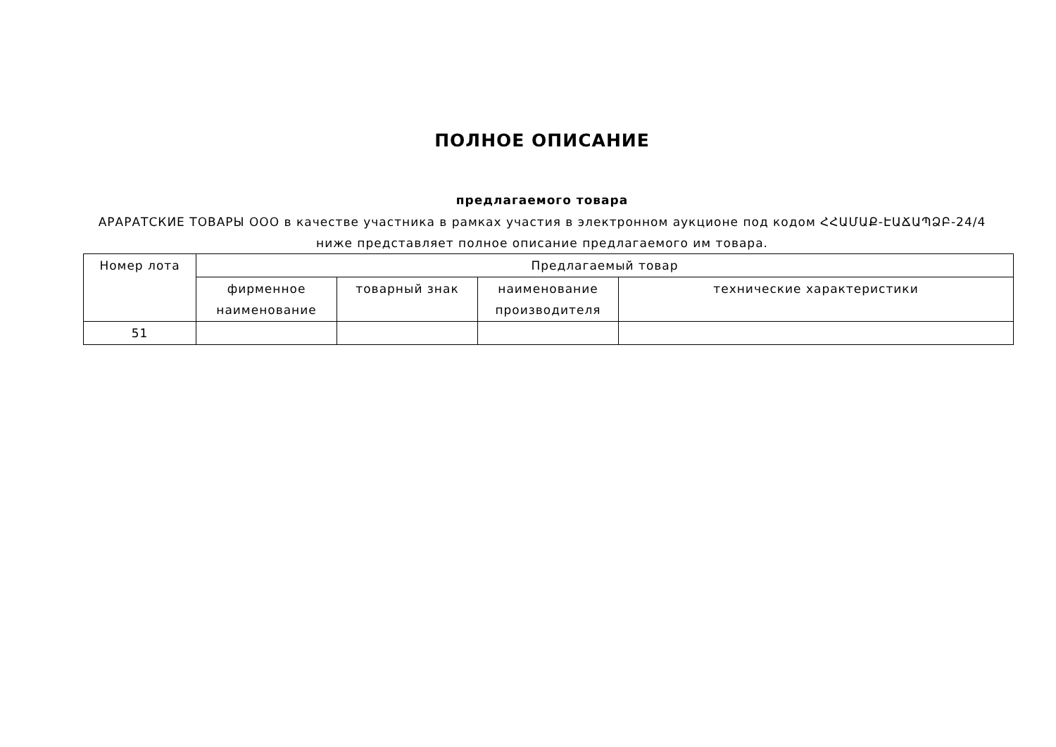ПОЛНОЕ ОПИСАНИЕ
предлагаемого товара
АРАРАТСКИЕ ТОВАРЫ ООО в качестве участника в рамках участия в электронном аукционе под кодом ՀՀԱՄԱՔ-ԷԱՃԱՊՁԲ-24/4 ниже представляет полное описание предлагаемого им товара.
| Номер лота | Предлагаемый товар | | | |
| --- | --- | --- | --- | --- |
| | фирменное наименование | товарный знак | наименование производителя | технические характеристики |
| 51 | | | | |